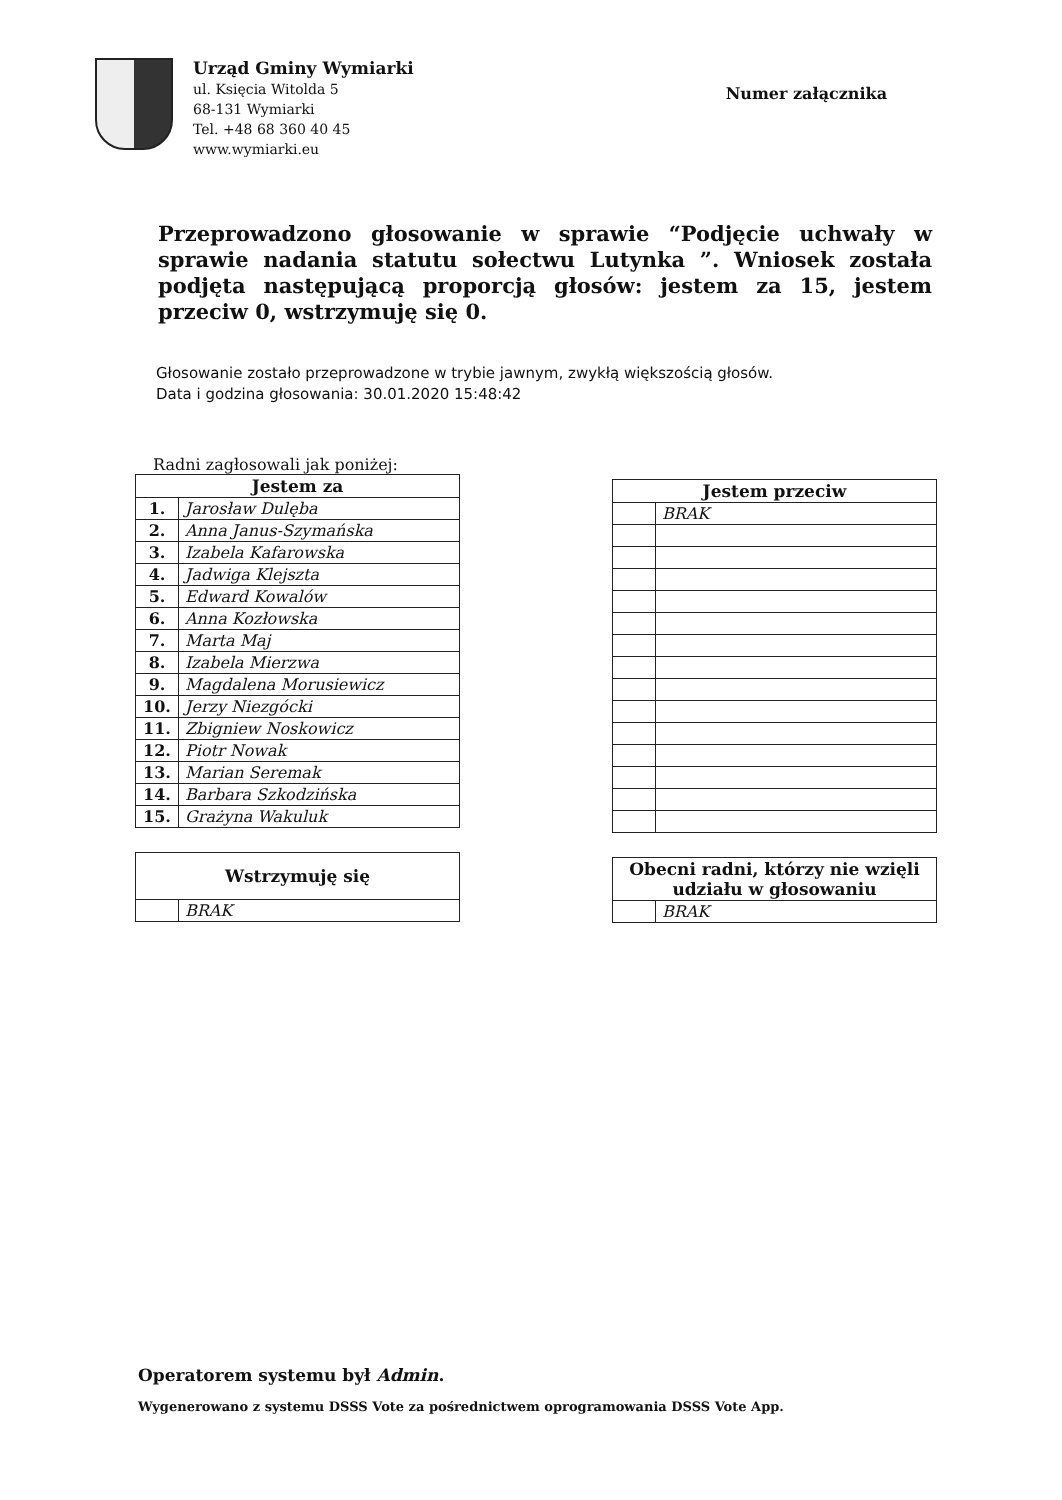Urząd Gminy Wymiarki
ul. Księcia Witolda 5
68-131 Wymiarki
Tel. +48 68 360 40 45
www.wymiarki.eu
Numer załącznika
Przeprowadzono głosowanie w sprawie “Podjęcie uchwały w sprawie nadania statutu sołectwu Lutynka ”. Wniosek została podjęta następującą proporcją głosów: jestem za 15, jestem przeciw 0, wstrzymuję się 0.
Głosowanie zostało przeprowadzone w trybie jawnym, zwykłą większością głosów.
Data i godzina głosowania: 30.01.2020 15:48:42
Radni zagłosowali jak poniżej:
| Jestem za | |
| --- | --- |
| 1. | Jarosław Dulęba |
| 2. | Anna Janus-Szymańska |
| 3. | Izabela Kafarowska |
| 4. | Jadwiga Klejszta |
| 5. | Edward Kowalów |
| 6. | Anna Kozłowska |
| 7. | Marta Maj |
| 8. | Izabela Mierzwa |
| 9. | Magdalena Morusiewicz |
| 10. | Jerzy Niezgócki |
| 11. | Zbigniew Noskowicz |
| 12. | Piotr Nowak |
| 13. | Marian Seremak |
| 14. | Barbara Szkodzińska |
| 15. | Grażyna Wakuluk |
| Wstrzymuję się | |
| --- | --- |
| | BRAK |
| Jestem przeciw | |
| --- | --- |
| | BRAK |
| Obecni radni, którzy nie wzięli udziału w głosowaniu | |
| --- | --- |
| | BRAK |
Operatorem systemu był Admin.
Wygenerowano z systemu DSSS Vote za pośrednictwem oprogramowania DSSS Vote App.